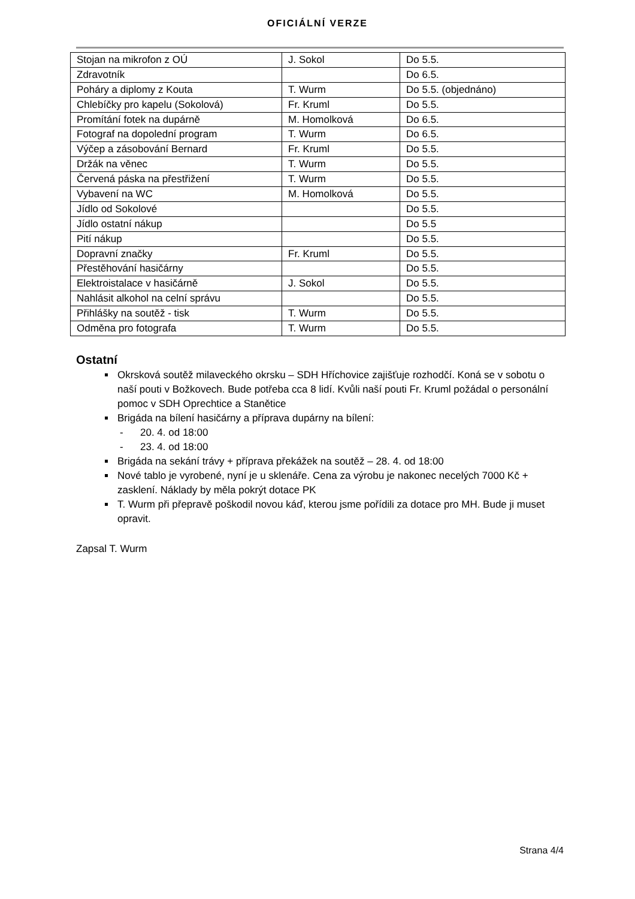OFICIÁLNÍ VERZE
| Stojan na mikrofon z OÚ | J. Sokol | Do 5.5. |
| Zdravotník | | Do 6.5. |
| Poháry a diplomy z Kouta | T. Wurm | Do 5.5. (objednáno) |
| Chlebíčky pro kapelu (Sokolová) | Fr. Kruml | Do 5.5. |
| Promítání fotek na dupárně | M. Homolková | Do 6.5. |
| Fotograf na dopolední program | T. Wurm | Do 6.5. |
| Výčep a zásobování Bernard | Fr. Kruml | Do 5.5. |
| Držák na věnec | T. Wurm | Do 5.5. |
| Červená páska na přestřižení | T. Wurm | Do 5.5. |
| Vybavení na WC | M. Homolková | Do 5.5. |
| Jídlo od Sokolové | | Do 5.5. |
| Jídlo ostatní nákup | | Do 5.5 |
| Pití nákup | | Do 5.5. |
| Dopravní značky | Fr. Kruml | Do 5.5. |
| Přestěhování hasičárny | | Do 5.5. |
| Elektroistalace v hasičárně | J. Sokol | Do 5.5. |
| Nahlásit alkohol na celní správu | | Do 5.5. |
| Přihlášky na soutěž - tisk | T. Wurm | Do 5.5. |
| Odměna pro fotografa | T. Wurm | Do 5.5. |
Ostatní
Okrsková soutěž milaveckého okrsku – SDH Hříchovice zajišťuje rozhodčí. Koná se v sobotu o naší pouti v Božkovech. Bude potřeba cca 8 lidí. Kvůli naší pouti Fr. Kruml požádal o personální pomoc v SDH Oprechtice a Stanětice
Brigáda na bílení hasičárny a příprava dupárny na bílení:
- 20. 4. od 18:00
- 23. 4. od 18:00
Brigáda na sekání trávy + příprava překážek na soutěž – 28. 4. od 18:00
Nové tablo je vyrobené, nyní je u sklenáře. Cena za výrobu je nakonec necelých 7000 Kč + zasklení. Náklady by měla pokrýt dotace PK
T. Wurm při přepravě poškodil novou káď, kterou jsme pořídili za dotace pro MH. Bude ji muset opravit.
Zapsal T. Wurm
Strana 4/4